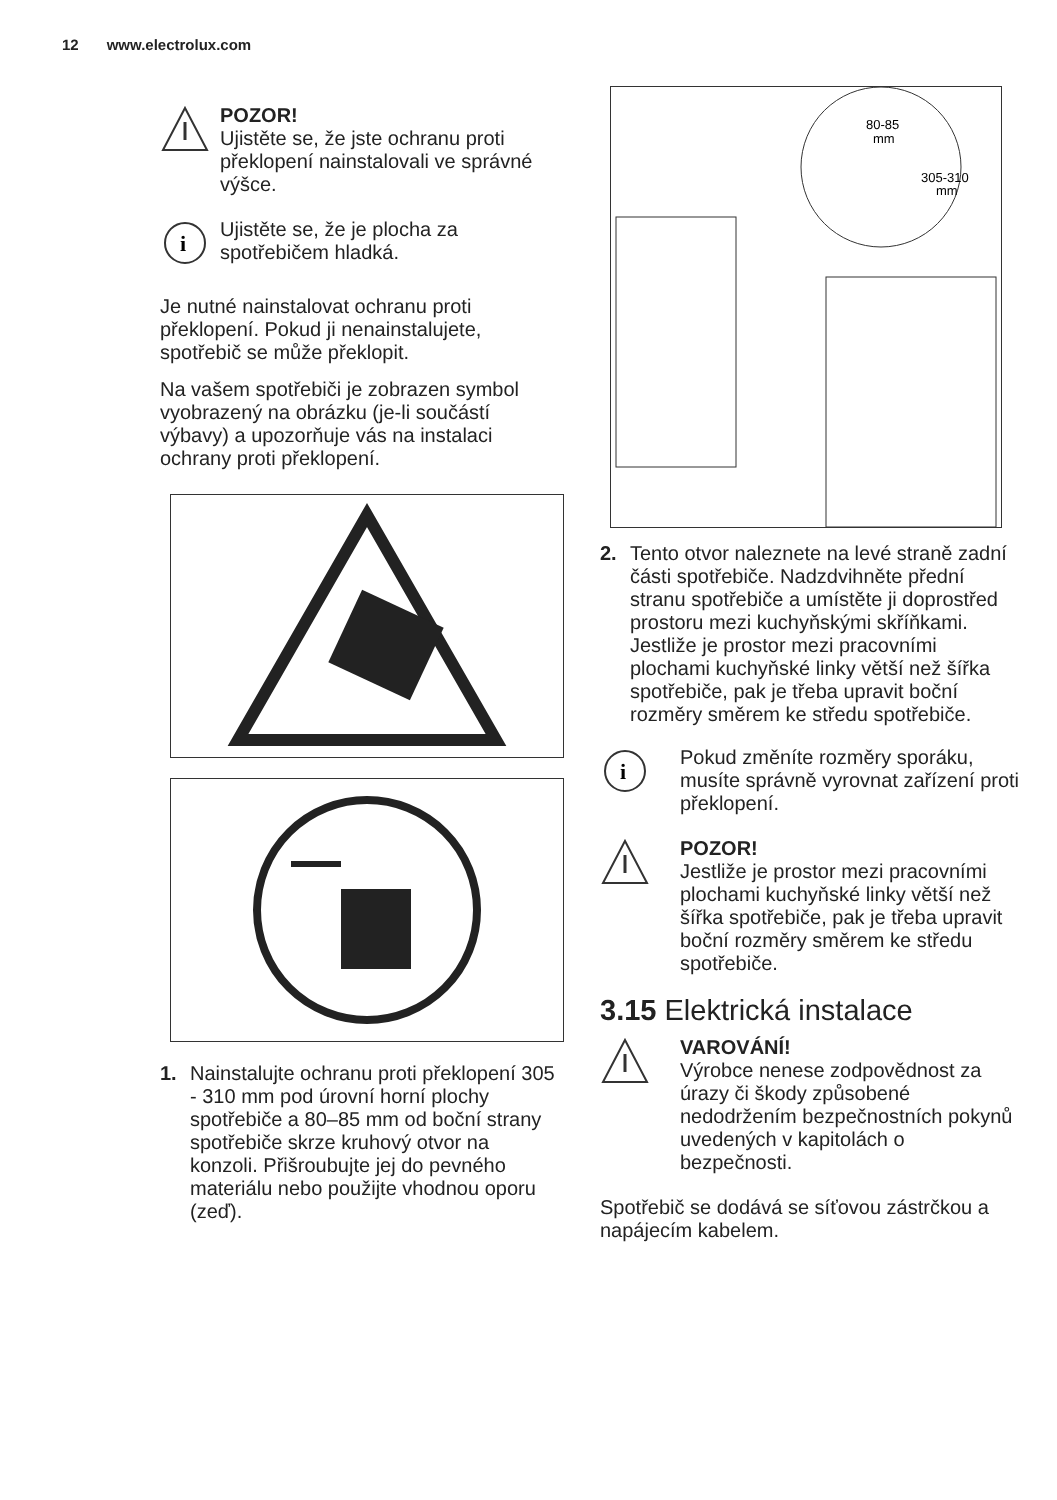12 www.electrolux.com
POZOR!
Ujistěte se, že jste ochranu proti překlopení nainstalovali ve správné výšce.
i
Ujistěte se, že je plocha za spotřebičem hladká.
Je nutné nainstalovat ochranu proti překlopení. Pokud ji nenainstalujete, spotřebič se může překlopit.
Na vašem spotřebiči je zobrazen symbol vyobrazený na obrázku (je-li součástí výbavy) a upozorňuje vás na instalaci ochrany proti překlopení.
1. Nainstalujte ochranu proti překlopení 305 - 310 mm pod úrovní horní plochy spotřebiče a 80–85 mm od boční strany spotřebiče skrze kruhový otvor na konzoli. Přišroubujte jej do pevného materiálu nebo použijte vhodnou oporu (zeď).
80-85
mm
305-310
mm
2. Tento otvor naleznete na levé straně zadní části spotřebiče. Nadzdvihněte přední stranu spotřebiče a umístěte ji doprostřed prostoru mezi kuchyňskými skříňkami. Jestliže je prostor mezi pracovními plochami kuchyňské linky větší než šířka spotřebiče, pak je třeba upravit boční rozměry směrem ke středu spotřebiče.
i
Pokud změníte rozměry sporáku, musíte správně vyrovnat zařízení proti překlopení.
POZOR!
Jestliže je prostor mezi pracovními plochami kuchyňské linky větší než šířka spotřebiče, pak je třeba upravit boční rozměry směrem ke středu spotřebiče.
3.15 Elektrická instalace
VAROVÁNÍ!
Výrobce nenese zodpovědnost za úrazy či škody způsobené nedodržením bezpečnostních pokynů uvedených v kapitolách o bezpečnosti.
Spotřebič se dodává se síťovou zástrčkou a napájecím kabelem.